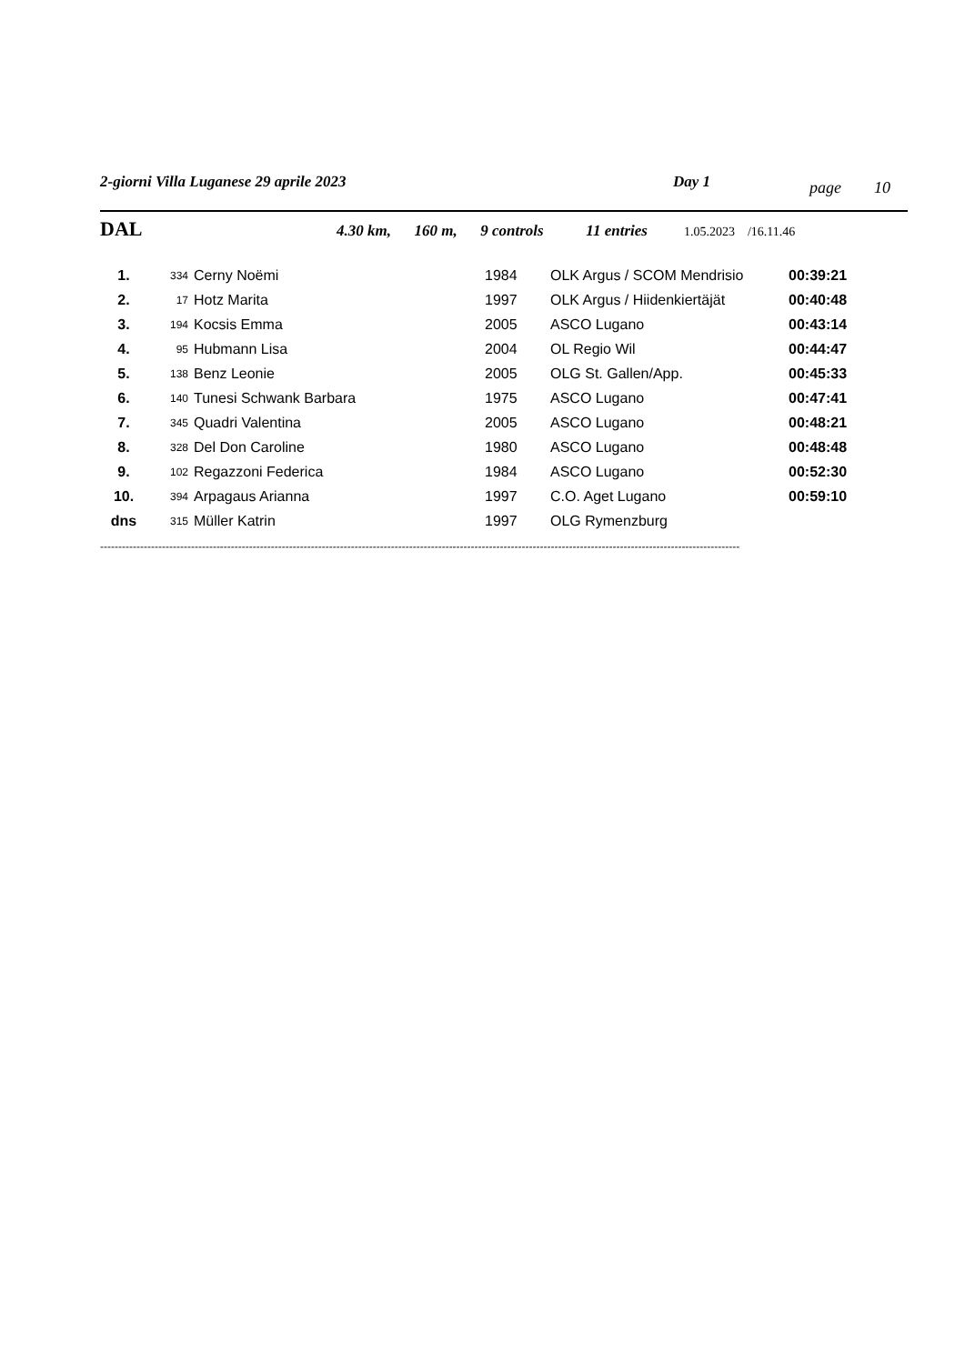2-giorni Villa Luganese 29 aprile 2023 Day 1 page 10
DAL 4.30 km, 160 m, 9 controls 11 entries 1.05.2023 /16.11.46
| 1. | 334 | Cerny Noëmi | 1984 | OLK Argus / SCOM Mendrisio | 00:39:21 |
| 2. | 17 | Hotz Marita | 1997 | OLK Argus / Hiidenkiertäjät | 00:40:48 |
| 3. | 194 | Kocsis Emma | 2005 | ASCO Lugano | 00:43:14 |
| 4. | 95 | Hubmann Lisa | 2004 | OL Regio Wil | 00:44:47 |
| 5. | 138 | Benz Leonie | 2005 | OLG St. Gallen/App. | 00:45:33 |
| 6. | 140 | Tunesi Schwank Barbara | 1975 | ASCO Lugano | 00:47:41 |
| 7. | 345 | Quadri Valentina | 2005 | ASCO Lugano | 00:48:21 |
| 8. | 328 | Del Don Caroline | 1980 | ASCO Lugano | 00:48:48 |
| 9. | 102 | Regazzoni Federica | 1984 | ASCO Lugano | 00:52:30 |
| 10. | 394 | Arpagaus Arianna | 1997 | C.O. Aget Lugano | 00:59:10 |
| dns | 315 | Müller Katrin | 1997 | OLG Rymenzburg | |
--------------------------------------------------------------------------------------------------------------------------------------------------------------------------------